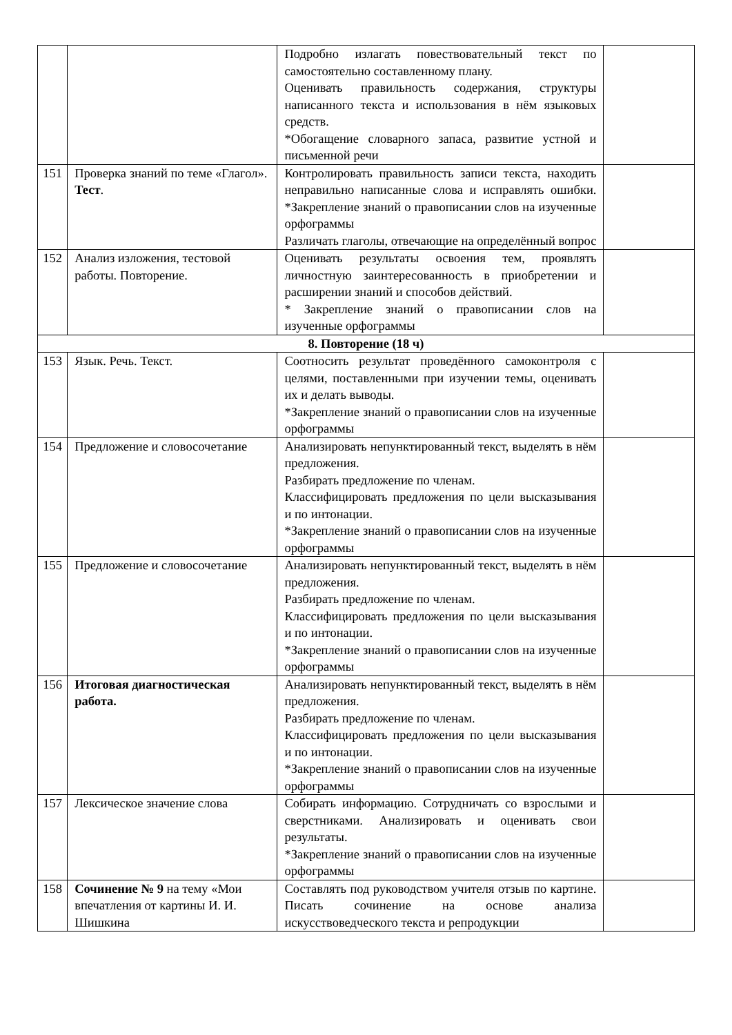| | | Подробно излагать повествовательный текст по самостоятельно составленному плану. Оценивать правильность содержания, структуры написанного текста и использования в нём языковых средств. *Обогащение словарного запаса, развитие устной и письменной речи | |
| 151 | Проверка знаний по теме «Глагол». Тест . | Контролировать правильность записи текста, находить неправильно написанные слова и исправлять ошибки. *Закрепление знаний о правописании слов на изученные орфограммы Различать глаголы, отвечающие на определённый вопрос | |
| 152 | Анализ изложения, тестовой работы. Повторение. | Оценивать результаты освоения тем, проявлять личностную заинтересованность в приобретении и расширении знаний и способов действий. * Закрепление знаний о правописании слов на изученные орфограммы | |
| 8. Повторение (18 ч) | | | |
| 153 | Язык. Речь. Текст. | Соотносить результат проведённого самоконтроля с целями, поставленными при изучении темы, оценивать их и делать выводы. *Закрепление знаний о правописании слов на изученные орфограммы | |
| 154 | Предложение и словосочетание | Анализировать непунктированный текст, выделять в нём предложения. Разбирать предложение по членам. Классифицировать предложения по цели высказывания и по интонации. *Закрепление знаний о правописании слов на изученные орфограммы | |
| 155 | Предложение и словосочетание | Анализировать непунктированный текст, выделять в нём предложения. Разбирать предложение по членам. Классифицировать предложения по цели высказывания и по интонации. *Закрепление знаний о правописании слов на изученные орфограммы | |
| 156 | Итоговая диагностическая работа. | Анализировать непунктированный текст, выделять в нём предложения. Разбирать предложение по членам. Классифицировать предложения по цели высказывания и по интонации. *Закрепление знаний о правописании слов на изученные орфограммы | |
| 157 | Лексическое значение слова | Собирать информацию. Сотрудничать со взрослыми и сверстниками. Анализировать и оценивать свои результаты. *Закрепление знаний о правописании слов на изученные орфограммы | |
| 158 | Сочинение № 9 на тему «Мои впечатления от картины И. И. Шишкина | Составлять под руководством учителя отзыв по картине. Писать сочинение на основе анализа искусствоведческого текста и репродукции | |